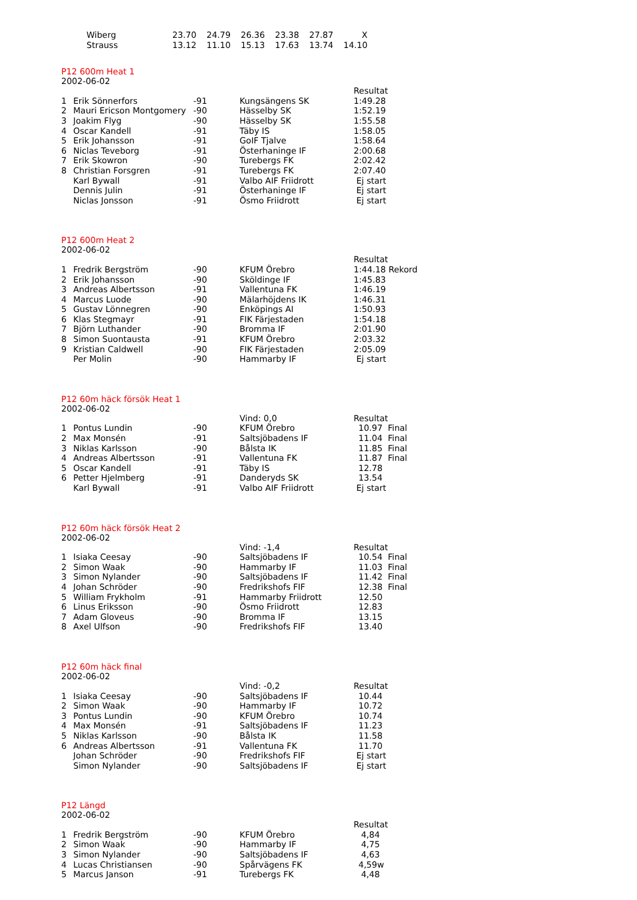| Wiberg | 23.70 | 24.79 | 26.36 | 23.38 | 27.87 | X |
| Strauss | 13.12 | 11.10 | 15.13 | 17.63 | 13.74 | 14.10 |
P12 600m Heat 1
2002-06-02
| | | | | Resultat |
| 1 | Erik Sönnerfors | -91 | Kungsängens SK | 1:49.28 |
| 2 | Mauri Ericson Montgomery | -90 | Hässelby SK | 1:52.19 |
| 3 | Joakim Flyg | -90 | Hässelby SK | 1:55.58 |
| 4 | Oscar Kandell | -91 | Täby IS | 1:58.05 |
| 5 | Erik Johansson | -91 | GoIF Tjalve | 1:58.64 |
| 6 | Niclas Teveborg | -91 | Österhaninge IF | 2:00.68 |
| 7 | Erik Skowron | -90 | Turebergs FK | 2:02.42 |
| 8 | Christian Forsgren | -91 | Turebergs FK | 2:07.40 |
| | Karl Bywall | -91 | Valbo AIF Friidrott | Ej start |
| | Dennis Julin | -91 | Österhaninge IF | Ej start |
| | Niclas Jonsson | -91 | Ösmo Friidrott | Ej start |
P12 600m Heat 2
2002-06-02
| | | | | Resultat |
| 1 | Fredrik Bergström | -90 | KFUM Örebro | 1:44.18 Rekord |
| 2 | Erik Johansson | -90 | Sköldinge IF | 1:45.83 |
| 3 | Andreas Albertsson | -91 | Vallentuna FK | 1:46.19 |
| 4 | Marcus Luode | -90 | Mälarhöjdens IK | 1:46.31 |
| 5 | Gustav Lönnegren | -90 | Enköpings AI | 1:50.93 |
| 6 | Klas Stegmayr | -91 | FIK Färjestaden | 1:54.18 |
| 7 | Björn Luthander | -90 | Bromma IF | 2:01.90 |
| 8 | Simon Suontausta | -91 | KFUM Örebro | 2:03.32 |
| 9 | Kristian Caldwell | -90 | FIK Färjestaden | 2:05.09 |
| | Per Molin | -90 | Hammarby IF | Ej start |
P12 60m häck försök Heat 1
2002-06-02
| | | | Vind: 0,0 | Resultat |
| 1 | Pontus Lundin | -90 | KFUM Örebro | 10.97 Final |
| 2 | Max Monsén | -91 | Saltsjöbadens IF | 11.04 Final |
| 3 | Niklas Karlsson | -90 | Bålsta IK | 11.85 Final |
| 4 | Andreas Albertsson | -91 | Vallentuna FK | 11.87 Final |
| 5 | Oscar Kandell | -91 | Täby IS | 12.78 |
| 6 | Petter Hjelmberg | -91 | Danderyds SK | 13.54 |
| | Karl Bywall | -91 | Valbo AIF Friidrott | Ej start |
P12 60m häck försök Heat 2
2002-06-02
| | | | Vind: -1,4 | Resultat |
| 1 | Isiaka Ceesay | -90 | Saltsjöbadens IF | 10.54 Final |
| 2 | Simon Waak | -90 | Hammarby IF | 11.03 Final |
| 3 | Simon Nylander | -90 | Saltsjöbadens IF | 11.42 Final |
| 4 | Johan Schröder | -90 | Fredrikshofs FIF | 12.38 Final |
| 5 | William Frykholm | -91 | Hammarby Friidrott | 12.50 |
| 6 | Linus Eriksson | -90 | Ösmo Friidrott | 12.83 |
| 7 | Adam Gloveus | -90 | Bromma IF | 13.15 |
| 8 | Axel Ulfson | -90 | Fredrikshofs FIF | 13.40 |
P12 60m häck final
2002-06-02
| | | | Vind: -0,2 | Resultat |
| 1 | Isiaka Ceesay | -90 | Saltsjöbadens IF | 10.44 |
| 2 | Simon Waak | -90 | Hammarby IF | 10.72 |
| 3 | Pontus Lundin | -90 | KFUM Örebro | 10.74 |
| 4 | Max Monsén | -91 | Saltsjöbadens IF | 11.23 |
| 5 | Niklas Karlsson | -90 | Bålsta IK | 11.58 |
| 6 | Andreas Albertsson | -91 | Vallentuna FK | 11.70 |
| | Johan Schröder | -90 | Fredrikshofs FIF | Ej start |
| | Simon Nylander | -90 | Saltsjöbadens IF | Ej start |
P12 Längd
2002-06-02
| | | | | Resultat |
| 1 | Fredrik Bergström | -90 | KFUM Örebro | 4,84 |
| 2 | Simon Waak | -90 | Hammarby IF | 4,75 |
| 3 | Simon Nylander | -90 | Saltsjöbadens IF | 4,63 |
| 4 | Lucas Christiansen | -90 | Spårvägens FK | 4,59w |
| 5 | Marcus Janson | -91 | Turebergs FK | 4,48 |